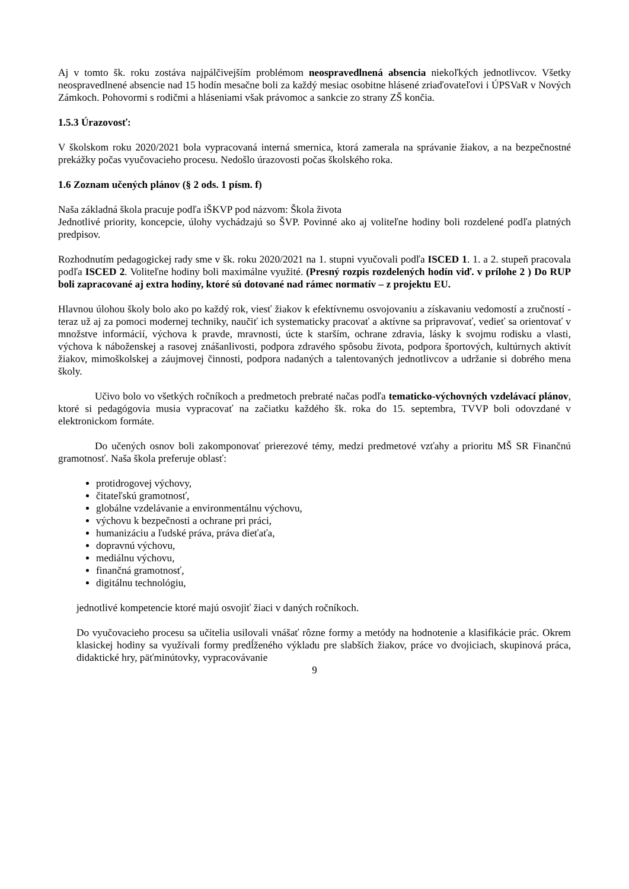Aj v tomto šk. roku zostáva najpálčivejším problémom neospravedlnená absencia niekoľkých jednotlivcov. Všetky neospravedlnené absencie nad 15 hodín mesačne boli za každý mesiac osobitne hlásené zriaďovateľovi i ÚPSVaR v Nových Zámkoch. Pohovormi s rodičmi a hláseniami však právomoc a sankcie zo strany ZŠ končia.
1.5.3 Úrazovosť:
V školskom roku 2020/2021 bola vypracovaná interná smernica, ktorá zamerala na správanie žiakov, a na bezpečnostné prekážky počas vyučovacieho procesu. Nedošlo úrazovosti počas školského roka.
1.6 Zoznam učených plánov (§ 2 ods. 1 písm. f)
Naša základná škola pracuje podľa iŠKVP pod názvom: Škola života
Jednotlivé priority, koncepcie, úlohy vychádzajú so ŠVP. Povinné ako aj voliteľne hodiny boli rozdelené podľa platných predpisov.
Rozhodnutím pedagogickej rady sme v šk. roku 2020/2021 na 1. stupni vyučovali podľa ISCED 1. 1. a 2. stupeň pracovala podľa ISCED 2. Voliteľne hodiny boli maximálne využité. (Presný rozpis rozdelených hodín viď. v prílohe 2 ) Do RUP boli zapracované aj extra hodiny, ktoré sú dotované nad rámec normatív – z projektu EU.
Hlavnou úlohou školy bolo ako po každý rok, viesť žiakov k efektívnemu osvojovaniu a získavaniu vedomostí a zručností - teraz už aj za pomoci modernej techniky, naučiť ich systematicky pracovať a aktívne sa pripravovať, vedieť sa orientovať v množstve informácií, výchova k pravde, mravnosti, úcte k starším, ochrane zdravia, lásky k svojmu rodisku a vlasti, výchova k náboženskej a rasovej znášanlivosti, podpora zdravého spôsobu života, podpora športových, kultúrnych aktivít žiakov, mimoškolskej a záujmovej činnosti, podpora nadaných a talentovaných jednotlivcov a udržanie si dobrého mena školy.
Učivo bolo vo všetkých ročníkoch a predmetoch prebraté načas podľa tematicko-výchovných vzdelávací plánov, ktoré si pedagógovia musia vypracovať na začiatku každého šk. roka do 15. septembra, TVVP boli odovzdané v elektronickom formáte.
Do učených osnov boli zakomponovať prierezové témy, medzi predmetové vzťahy a prioritu MŠ SR Finančnú gramotnosť. Naša škola preferuje oblasť:
protidrogovej výchovy,
čitateľskú gramotnosť,
globálne vzdelávanie a environmentálnu výchovu,
výchovu k bezpečnosti a ochrane pri práci,
humanizáciu a ľudské práva, práva dieťaťa,
dopravnú výchovu,
mediálnu výchovu,
finančná gramotnosť,
digitálnu technológiu,
jednotlivé kompetencie ktoré majú osvojiť žiaci v daných ročníkoch.
Do vyučovacieho procesu sa učitelia usilovali vnášať rôzne formy a metódy na hodnotenie a klasifikácie prác. Okrem klasickej hodiny sa využívali formy predĺženého výkladu pre slabších žiakov, práce vo dvojiciach, skupinová práca, didaktické hry, päťminútovky, vypracovávanie
9